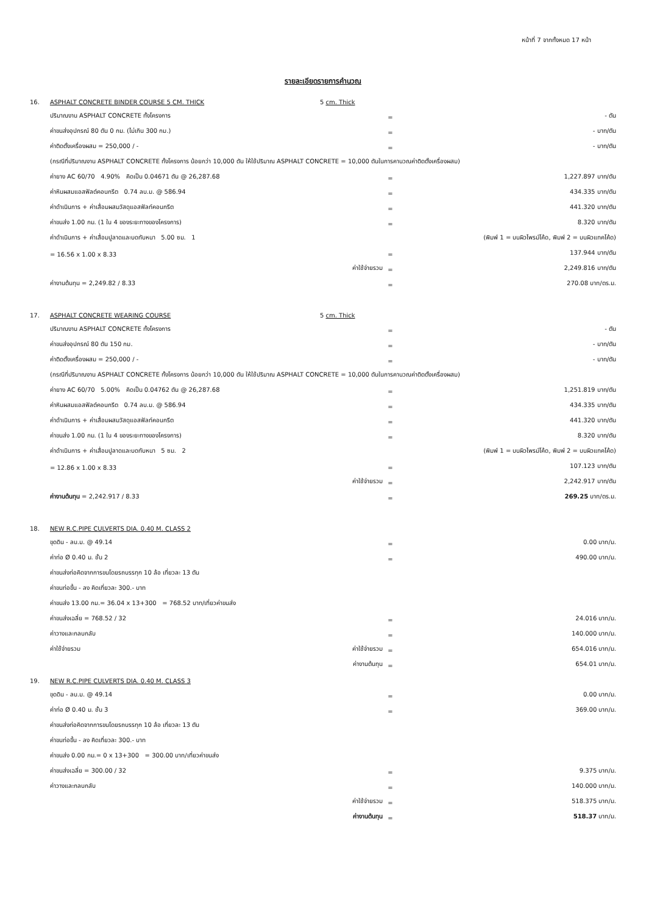หน้าที่ 7 จากทั้งหมด 17 หน้า
รายละเอียดรายการคำนวณ
| 16. | ASPHALT CONCRETE BINDER COURSE 5 CM. THICK | | 5 cm. Thick | | |
| | ปริมาณงาน ASPHALT CONCRETE ทั้งโครงการ | | | = | - ตัน |
| | ค่าขนส่งอุปกรณ์ 80 ตัน 0 กม. (ไม่เกิน 300 กม.) | | | = | - บาท/ตัน |
| | ค่าติดตั้งเครื่องผสม = 250,000 / - | | | = | - บาท/ตัน |
| | (กรณีที่ปริมาณงาน ASPHALT CONCRETE ทั้งโครงการ น้อยกว่า 10,000 ตัน ให้ใช้ปริมาณ ASPHALT CONCRETE = 10,000 ตันในการคานวณค่าติดตั้งเครื่องผสม) | | | | |
| | ค่ายาง AC 60/70 4.90% คิดเป็น 0.04671 ตัน @ 26,287.68 | | | = | 1,227.897 บาท/ตัน |
| | ค่าหินผสมแอสฟัลต์คอนกรีต 0.74 ลบ.ม. @ 586.94 | | | = | 434.335 บาท/ตัน |
| | ค่าดำเนินการ + ค่าเสื่อมผสมวัสดุแอสฟัลท์คอนกรีต | | | = | 441.320 บาท/ตัน |
| | ค่าขนส่ง 1.00 กม. (1 ใน 4 ของระยะทางของโครงการ) | | | = | 8.320 บาท/ตัน |
| | ค่าดำเนินการ + ค่าเสื่อมปูลาดและบดทับหนา 5.00 ซม. 1 | | | (พิมพ์ 1 = บนผิวไพรม์โค้ด, พิมพ์ 2 = บนผิวแทคโค้ด) | |
| | = 16.56 x 1.00 x 8.33 | | | = | 137.944 บาท/ตัน |
| | ค่าใช้จ่ายรวม | | | = | 2,249.816 บาท/ตัน |
| | ค่างานต้นทุน = 2,249.82 / 8.33 | | | = | 270.08 บาท/ตร.ม. |
| 17. | ASPHALT CONCRETE WEARING COURSE | | 5 cm. Thick | | |
| | ปริมาณงาน ASPHALT CONCRETE ทั้งโครงการ | | | = | - ตัน |
| | ค่าขนส่งอุปกรณ์ 80 ตัน 150 กม. | | | = | - บาท/ตัน |
| | ค่าติดตั้งเครื่องผสม = 250,000 / - | | | = | - บาท/ตัน |
| | (กรณีที่ปริมาณงาน ASPHALT CONCRETE ทั้งโครงการ น้อยกว่า 10,000 ตัน ให้ใช้ปริมาณ ASPHALT CONCRETE = 10,000 ตันในการคานวณค่าติดตั้งเครื่องผสม) | | | | |
| | ค่ายาง AC 60/70 5.00% คิดเป็น 0.04762 ตัน @ 26,287.68 | | | = | 1,251.819 บาท/ตัน |
| | ค่าหินผสมแอสฟัลต์คอนกรีต 0.74 ลบ.ม. @ 586.94 | | | = | 434.335 บาท/ตัน |
| | ค่าดำเนินการ + ค่าเสื่อมผสมวัสดุแอสฟัลท์คอนกรีต | | | = | 441.320 บาท/ตัน |
| | ค่าขนส่ง 1.00 กม. (1 ใน 4 ของระยะทางของโครงการ) | | | = | 8.320 บาท/ตัน |
| | ค่าดำเนินการ + ค่าเสื่อมปูลาดและบดทับหนา 5 ซม. 2 | | | (พิมพ์ 1 = บนผิวไพรม์โค้ด, พิมพ์ 2 = บนผิวแทคโค้ด) | |
| | = 12.86 x 1.00 x 8.33 | | | = | 107.123 บาท/ตัน |
| | ค่าใช้จ่ายรวม | | | = | 2,242.917 บาท/ตัน |
| | ค่างานต้นทุน = 2,242.917 / 8.33 | | | = | 269.25 บาท/ตร.ม. |
| 18. | NEW R.C.PIPE CULVERTS DIA. 0.40 M. CLASS 2 | | | | |
| | ขุดดิน - ลบ.ม. @ 49.14 | | | = | 0.00 บาท/ม. |
| | ค่าท่อ Ø 0.40 ม. ชั้น 2 | | | = | 490.00 บาท/ม. |
| | ค่าขนส่งท่อคิดจากการขนโดยรถบรรทุก 10 ล้อ เที่ยวละ 13 ตัน | | | | |
| | ค่าขนท่อขึ้น - ลง คิดเที่ยวละ 300.- บาท | | | | |
| | ค่าขนส่ง 13.00 กม.= 36.04 x 13+300 = 768.52 บาท/เที่ยวค่าขนส่ง | | | | |
| | ค่าขนส่งเฉลี่ย = 768.52 / 32 | | | = | 24.016 บาท/ม. |
| | ค่าวางและกลบกลับ | | | = | 140.000 บาท/ม. |
| | ค่าใช้จ่ายรวม | ค่าใช้จ่ายรวม | | = | 654.016 บาท/ม. |
| | ค่างานต้นทุน | | | = | 654.01 บาท/ม. |
| 19. | NEW R.C.PIPE CULVERTS DIA. 0.40 M. CLASS 3 | | | | |
| | ขุดดิน - ลบ.ม. @ 49.14 | | | = | 0.00 บาท/ม. |
| | ค่าท่อ Ø 0.40 ม. ชั้น 3 | | | = | 369.00 บาท/ม. |
| | ค่าขนส่งท่อคิดจากการขนโดยรถบรรทุก 10 ล้อ เที่ยวละ 13 ตัน | | | | |
| | ค่าขนท่อขึ้น - ลง คิดเที่ยวละ 300.- บาท | | | | |
| | ค่าขนส่ง 0.00 กม.= 0 x 13+300 = 300.00 บาท/เที่ยวค่าขนส่ง | | | | |
| | ค่าขนส่งเฉลี่ย = 300.00 / 32 | | | = | 9.375 บาท/ม. |
| | ค่าวางและกลบกลับ | | | = | 140.000 บาท/ม. |
| | ค่าใช้จ่ายรวม | | | = | 518.375 บาท/ม. |
| | ค่างานต้นทุน | | | = | 518.37 บาท/ม. |